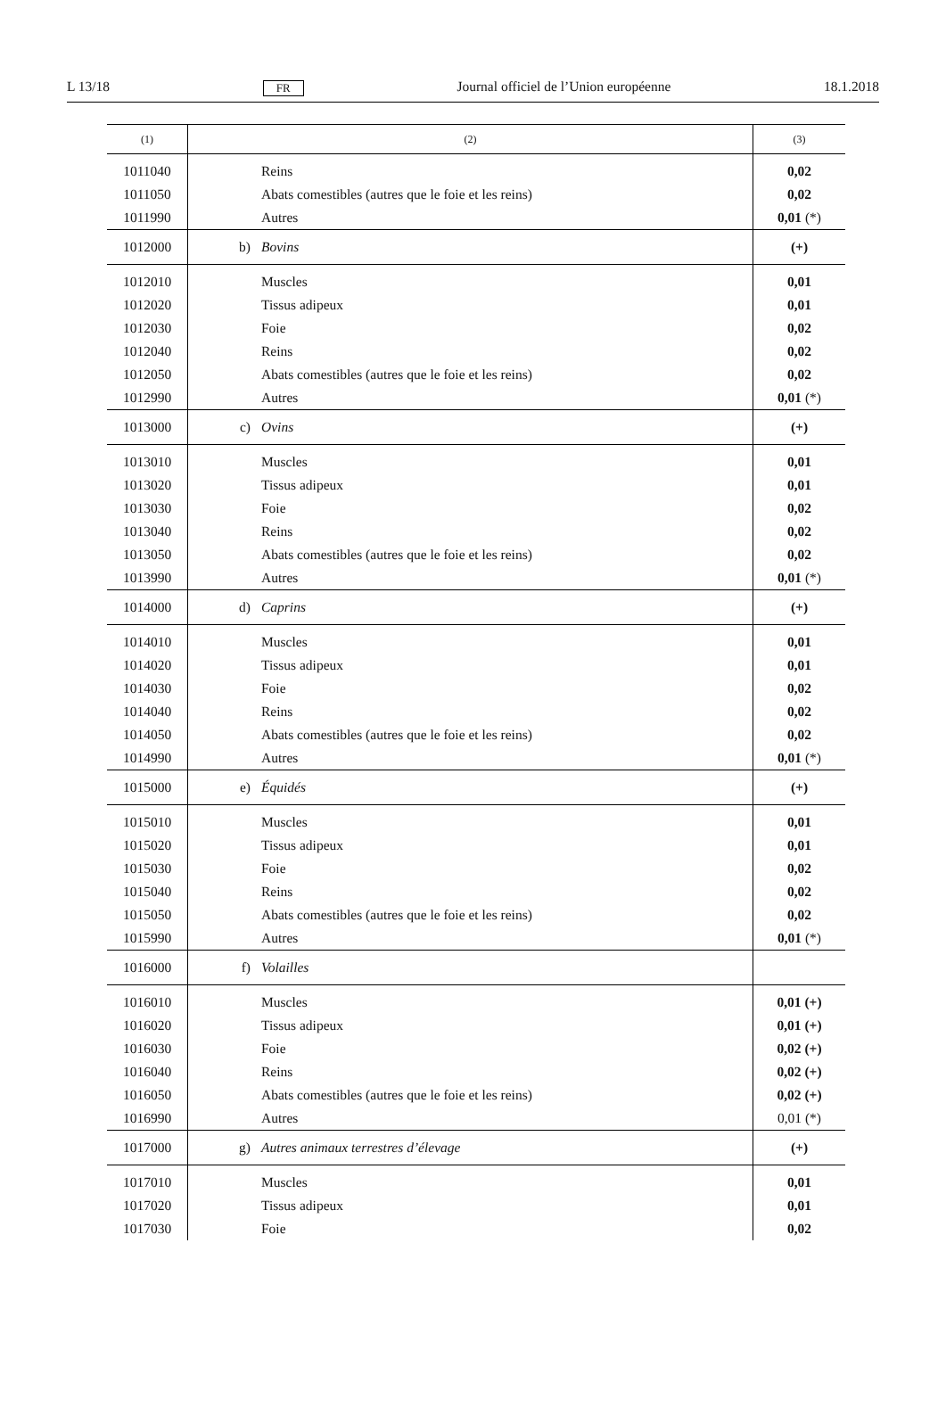L 13/18 FR Journal officiel de l’Union européenne 18.1.2018
| (1) | (2) | (3) |
| --- | --- | --- |
| 1011040 | Reins | 0,02 |
| 1011050 | Abats comestibles (autres que le foie et les reins) | 0,02 |
| 1011990 | Autres | 0,01 (*) |
| 1012000 | b) Bovins | (+) |
| 1012010 | Muscles | 0,01 |
| 1012020 | Tissus adipeux | 0,01 |
| 1012030 | Foie | 0,02 |
| 1012040 | Reins | 0,02 |
| 1012050 | Abats comestibles (autres que le foie et les reins) | 0,02 |
| 1012990 | Autres | 0,01 (*) |
| 1013000 | c) Ovins | (+) |
| 1013010 | Muscles | 0,01 |
| 1013020 | Tissus adipeux | 0,01 |
| 1013030 | Foie | 0,02 |
| 1013040 | Reins | 0,02 |
| 1013050 | Abats comestibles (autres que le foie et les reins) | 0,02 |
| 1013990 | Autres | 0,01 (*) |
| 1014000 | d) Caprins | (+) |
| 1014010 | Muscles | 0,01 |
| 1014020 | Tissus adipeux | 0,01 |
| 1014030 | Foie | 0,02 |
| 1014040 | Reins | 0,02 |
| 1014050 | Abats comestibles (autres que le foie et les reins) | 0,02 |
| 1014990 | Autres | 0,01 (*) |
| 1015000 | e) Équidés | (+) |
| 1015010 | Muscles | 0,01 |
| 1015020 | Tissus adipeux | 0,01 |
| 1015030 | Foie | 0,02 |
| 1015040 | Reins | 0,02 |
| 1015050 | Abats comestibles (autres que le foie et les reins) | 0,02 |
| 1015990 | Autres | 0,01 (*) |
| 1016000 | f) Volailles | |
| 1016010 | Muscles | 0,01 (+) |
| 1016020 | Tissus adipeux | 0,01 (+) |
| 1016030 | Foie | 0,02 (+) |
| 1016040 | Reins | 0,02 (+) |
| 1016050 | Abats comestibles (autres que le foie et les reins) | 0,02 (+) |
| 1016990 | Autres | 0,01 (*) |
| 1017000 | g) Autres animaux terrestres d’élevage | (+) |
| 1017010 | Muscles | 0,01 |
| 1017020 | Tissus adipeux | 0,01 |
| 1017030 | Foie | 0,02 |